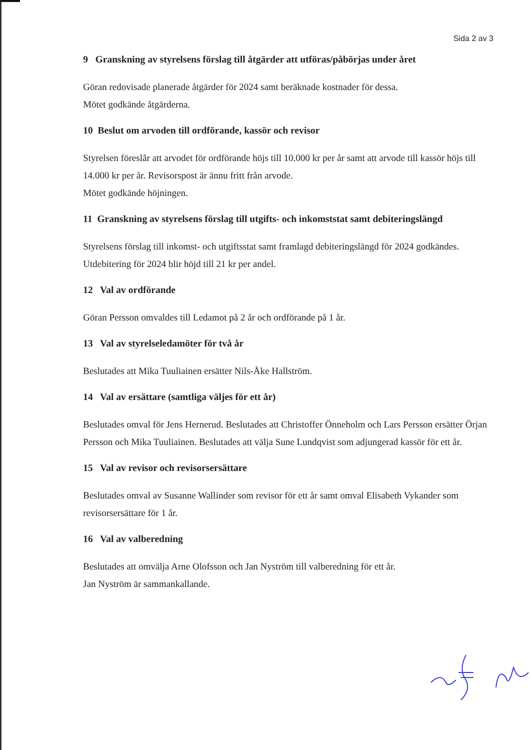Sida 2 av 3
9 Granskning av styrelsens förslag till åtgärder att utföras/påbörjas under året
Göran redovisade planerade åtgärder för 2024 samt beräknade kostnader för dessa.
Mötet godkände åtgärderna.
10 Beslut om arvoden till ordförande, kassör och revisor
Styrelsen föreslår att arvodet för ordförande höjs till 10.000 kr per år samt att arvode till kassör höjs till 14.000 kr per år. Revisorspost är ännu fritt från arvode.
Mötet godkände höjningen.
11 Granskning av styrelsens förslag till utgifts- och inkomststat samt debiteringslängd
Styrelsens förslag till inkomst- och utgiftsstat samt framlagd debiteringslängd för 2024 godkändes. Utdebitering för 2024 blir höjd till 21 kr per andel.
12 Val av ordförande
Göran Persson omvaldes till Ledamot på 2 år och ordförande på 1 år.
13 Val av styrelseledamöter för två år
Beslutades att Mika Tuuliainen ersätter Nils-Åke Hallström.
14 Val av ersättare (samtliga väljes för ett år)
Beslutades omval för Jens Hernerud. Beslutades att Christoffer Önneholm och Lars Persson ersätter Örjan Persson och Mika Tuuliainen. Beslutades att välja Sune Lundqvist som adjungerad kassör för ett år.
15 Val av revisor och revisorsersättare
Beslutades omval av Susanne Wallinder som revisor för ett år samt omval Elisabeth Vykander som revisorsersättare för 1 år.
16 Val av valberedning
Beslutades att omvälja Arne Olofsson och Jan Nyström till valberedning för ett år.
Jan Nyström är sammankallande.